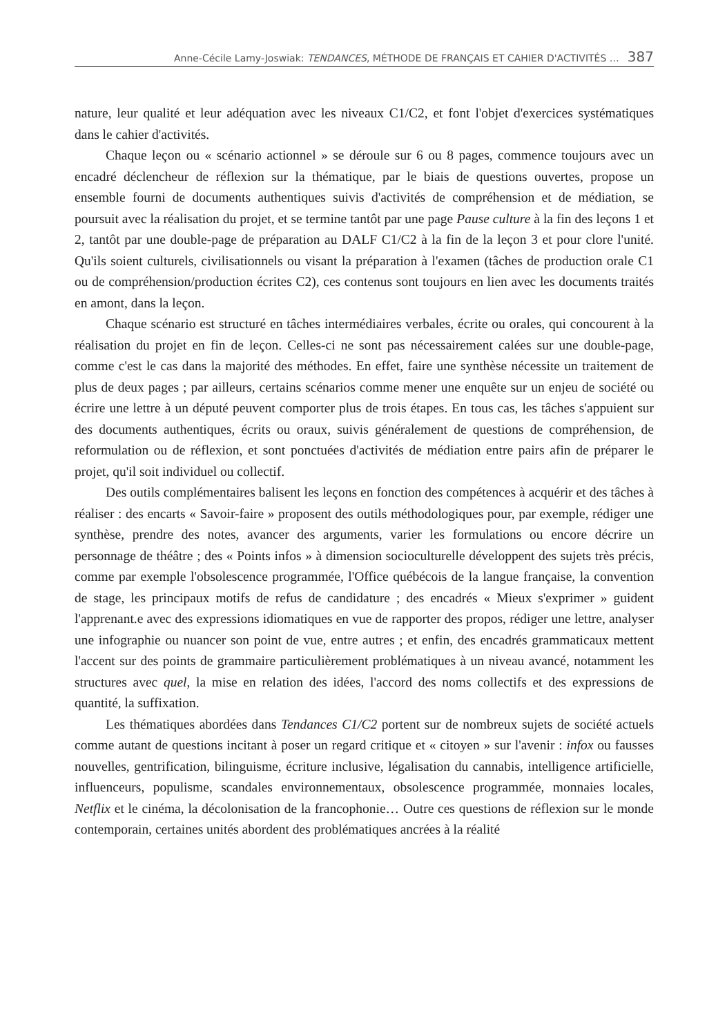Anne-Cécile Lamy-Joswiak: TENDANCES, MÉTHODE DE FRANÇAIS ET CAHIER D'ACTIVITÉS … 387
nature, leur qualité et leur adéquation avec les niveaux C1/C2, et font l'objet d'exercices systématiques dans le cahier d'activités.
Chaque leçon ou « scénario actionnel » se déroule sur 6 ou 8 pages, commence toujours avec un encadré déclencheur de réflexion sur la thématique, par le biais de questions ouvertes, propose un ensemble fourni de documents authentiques suivis d'activités de compréhension et de médiation, se poursuit avec la réalisation du projet, et se termine tantôt par une page Pause culture à la fin des leçons 1 et 2, tantôt par une double-page de préparation au DALF C1/C2 à la fin de la leçon 3 et pour clore l'unité. Qu'ils soient culturels, civilisationnels ou visant la préparation à l'examen (tâches de production orale C1 ou de compréhension/production écrites C2), ces contenus sont toujours en lien avec les documents traités en amont, dans la leçon.
Chaque scénario est structuré en tâches intermédiaires verbales, écrite ou orales, qui concourent à la réalisation du projet en fin de leçon. Celles-ci ne sont pas nécessairement calées sur une double-page, comme c'est le cas dans la majorité des méthodes. En effet, faire une synthèse nécessite un traitement de plus de deux pages ; par ailleurs, certains scénarios comme mener une enquête sur un enjeu de société ou écrire une lettre à un député peuvent comporter plus de trois étapes. En tous cas, les tâches s'appuient sur des documents authentiques, écrits ou oraux, suivis généralement de questions de compréhension, de reformulation ou de réflexion, et sont ponctuées d'activités de médiation entre pairs afin de préparer le projet, qu'il soit individuel ou collectif.
Des outils complémentaires balisent les leçons en fonction des compétences à acquérir et des tâches à réaliser : des encarts « Savoir-faire » proposent des outils méthodologiques pour, par exemple, rédiger une synthèse, prendre des notes, avancer des arguments, varier les formulations ou encore décrire un personnage de théâtre ; des « Points infos » à dimension socioculturelle développent des sujets très précis, comme par exemple l'obsolescence programmée, l'Office québécois de la langue française, la convention de stage, les principaux motifs de refus de candidature ; des encadrés « Mieux s'exprimer » guident l'apprenant.e avec des expressions idiomatiques en vue de rapporter des propos, rédiger une lettre, analyser une infographie ou nuancer son point de vue, entre autres ; et enfin, des encadrés grammaticaux mettent l'accent sur des points de grammaire particulièrement problématiques à un niveau avancé, notamment les structures avec quel, la mise en relation des idées, l'accord des noms collectifs et des expressions de quantité, la suffixation.
Les thématiques abordées dans Tendances C1/C2 portent sur de nombreux sujets de société actuels comme autant de questions incitant à poser un regard critique et « citoyen » sur l'avenir : infox ou fausses nouvelles, gentrification, bilinguisme, écriture inclusive, légalisation du cannabis, intelligence artificielle, influenceurs, populisme, scandales environnementaux, obsolescence programmée, monnaies locales, Netflix et le cinéma, la décolonisation de la francophonie… Outre ces questions de réflexion sur le monde contemporain, certaines unités abordent des problématiques ancrées à la réalité